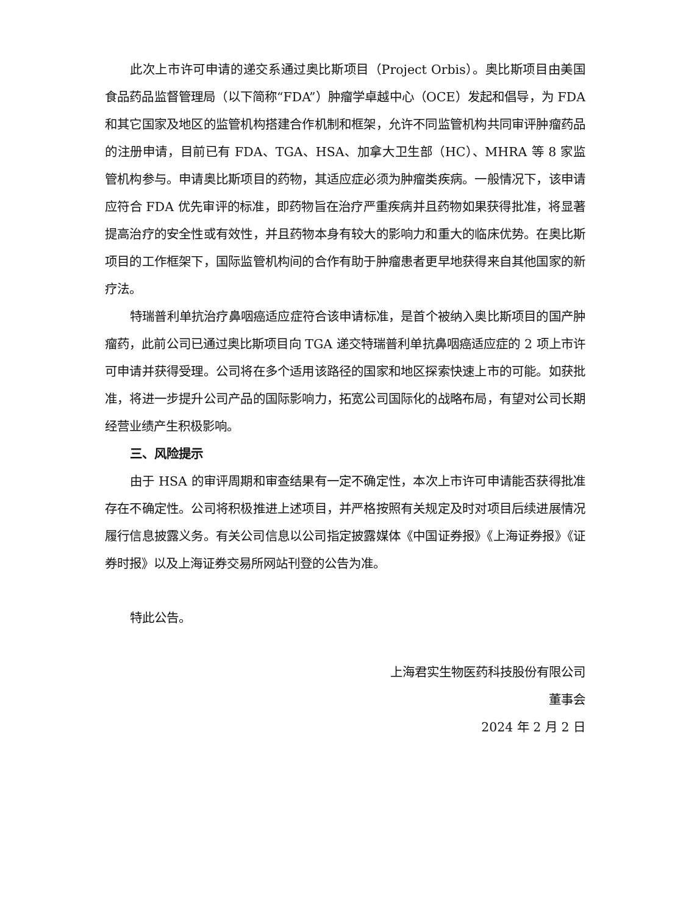此次上市许可申请的递交系通过奥比斯项目（Project Orbis）。奥比斯项目由美国食品药品监督管理局（以下简称“FDA”）肿瘤学卓越中心（OCE）发起和倡导，为 FDA 和其它国家及地区的监管机构搭建合作机制和框架，允许不同监管机构共同审评肿瘤药品的注册申请，目前已有 FDA、TGA、HSA、加拿大卫生部（HC）、MHRA 等 8 家监管机构参与。申请奥比斯项目的药物，其适应症必须为肿瘤类疾病。一般情况下，该申请应符合 FDA 优先审评的标准，即药物旨在治疗严重疾病并且药物如果获得批准，将显著提高治疗的安全性或有效性，并且药物本身有较大的影响力和重大的临床优势。在奥比斯项目的工作框架下，国际监管机构间的合作有助于肿瘤患者更早地获得来自其他国家的新疗法。
特瑞普利单抗治疗鼻咽癌适应症符合该申请标准，是首个被纳入奥比斯项目的国产肿瘤药，此前公司已通过奥比斯项目向 TGA 递交特瑞普利单抗鼻咽癌适应症的 2 项上市许可申请并获得受理。公司将在多个适用该路径的国家和地区探索快速上市的可能。如获批准，将进一步提升公司产品的国际影响力，拓宽公司国际化的战略布局，有望对公司长期经营业绩产生积极影响。
三、风险提示
由于 HSA 的审评周期和审查结果有一定不确定性，本次上市许可申请能否获得批准存在不确定性。公司将积极推进上述项目，并严格按照有关规定及时对项目后续进展情况履行信息披露义务。有关公司信息以公司指定披露媒体《中国证券报》《上海证券报》《证券时报》以及上海证券交易所网站刊登的公告为准。
特此公告。
上海君实生物医药科技股份有限公司
董事会
2024 年 2 月 2 日